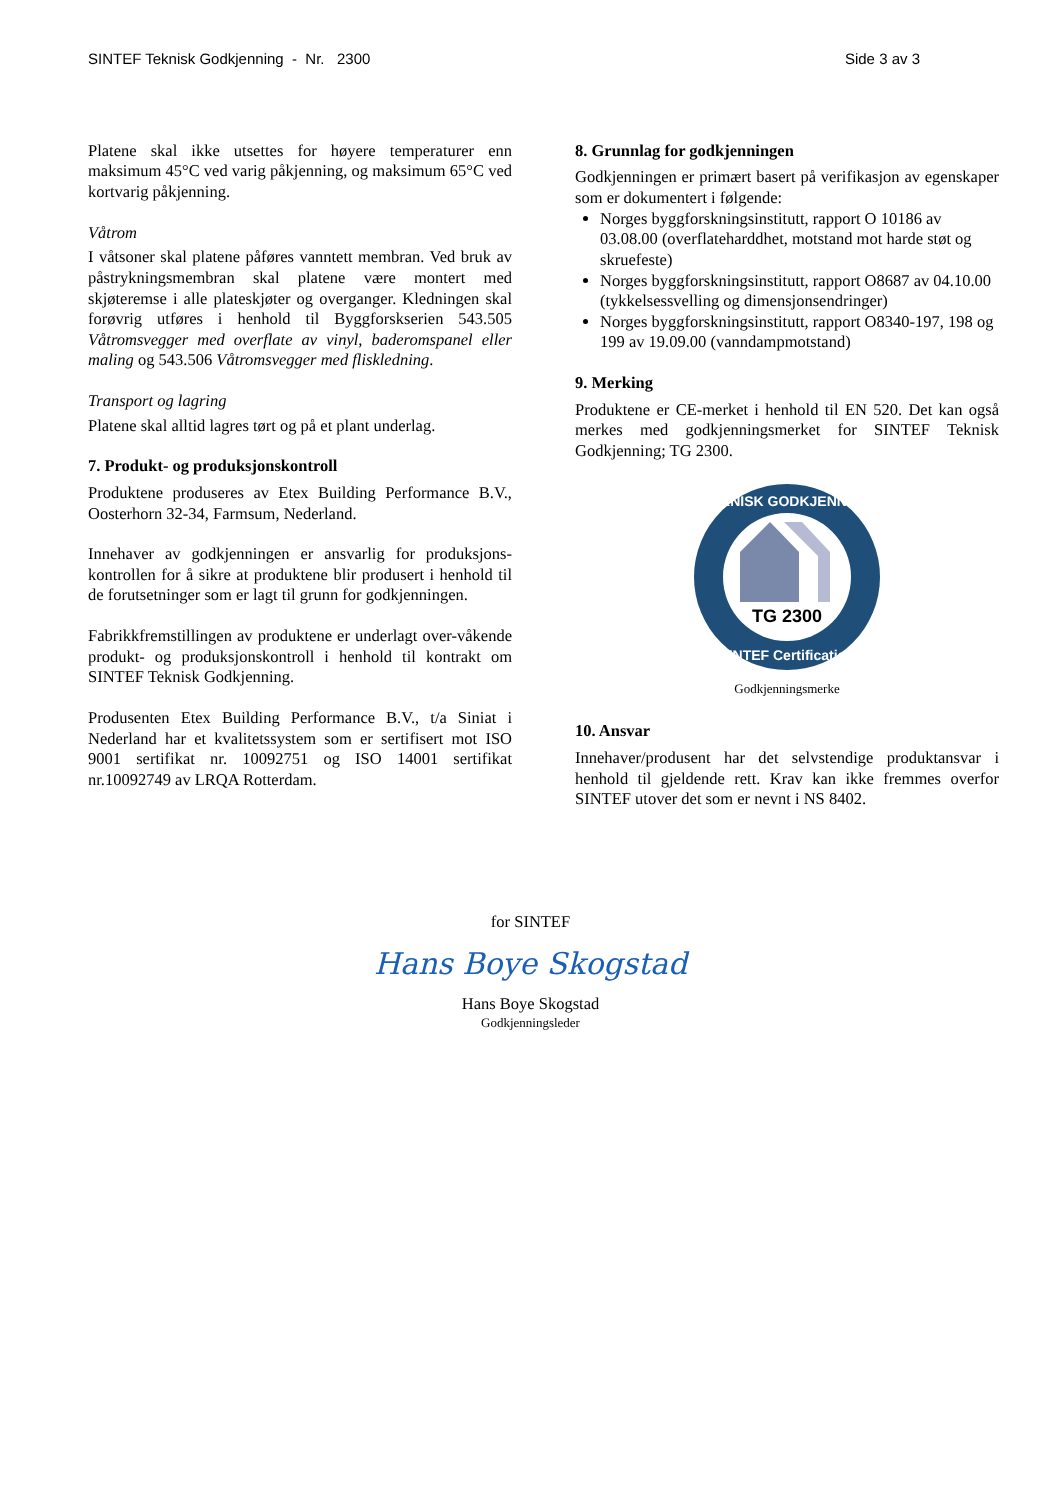SINTEF Teknisk Godkjenning - Nr. 2300 Side 3 av 3
Platene skal ikke utsettes for høyere temperaturer enn maksimum 45°C ved varig påkjenning, og maksimum 65°C ved kortvarig påkjenning.
Våtrom
I våtsoner skal platene påføres vanntett membran. Ved bruk av påstrykningsmembran skal platene være montert med skjøteremse i alle plateskjøter og overganger. Kledningen skal forøvrig utføres i henhold til Byggforskserien 543.505 Våtromsvegger med overflate av vinyl, baderomspanel eller maling og 543.506 Våtromsvegger med fliskledning.
Transport og lagring
Platene skal alltid lagres tørt og på et plant underlag.
7. Produkt- og produksjonskontroll
Produktene produseres av Etex Building Performance B.V., Oosterhorn 32-34, Farmsum, Nederland.
Innehaver av godkjenningen er ansvarlig for produksjons-kontrollen for å sikre at produktene blir produsert i henhold til de forutsetninger som er lagt til grunn for godkjenningen.
Fabrikkfremstillingen av produktene er underlagt over-våkende produkt- og produksjonskontroll i henhold til kontrakt om SINTEF Teknisk Godkjenning.
Produsenten Etex Building Performance B.V., t/a Siniat i Nederland har et kvalitetssystem som er sertifisert mot ISO 9001 sertifikat nr. 10092751 og ISO 14001 sertifikat nr.10092749 av LRQA Rotterdam.
8. Grunnlag for godkjenningen
Godkjenningen er primært basert på verifikasjon av egenskaper som er dokumentert i følgende:
Norges byggforskningsinstitutt, rapport O 10186 av 03.08.00 (overflatehardd­het, motstand mot harde støt og skruefeste)
Norges byggforskningsinstitutt, rapport O8687 av 04.10.00 (tykkelsessvelling og dimensjonsendringer)
Norges byggforskningsinstitutt, rapport O8340-197, 198 og 199 av 19.09.00 (vanndampmotstand)
9. Merking
Produktene er CE-merket i henhold til EN 520. Det kan også merkes med godkjenningsmerket for SINTEF Teknisk Godkjenning; TG 2300.
TG 2300
TEKNISK GODKJENNING
SINTEF Certification
Godkjenningsmerke
10. Ansvar
Innehaver/produsent har det selvstendige produktansvar i henhold til gjeldende rett. Krav kan ikke fremmes overfor SINTEF utover det som er nevnt i NS 8402.
for SINTEF
Hans Boye Skogstad
Hans Boye Skogstad
Godkjenningsleder